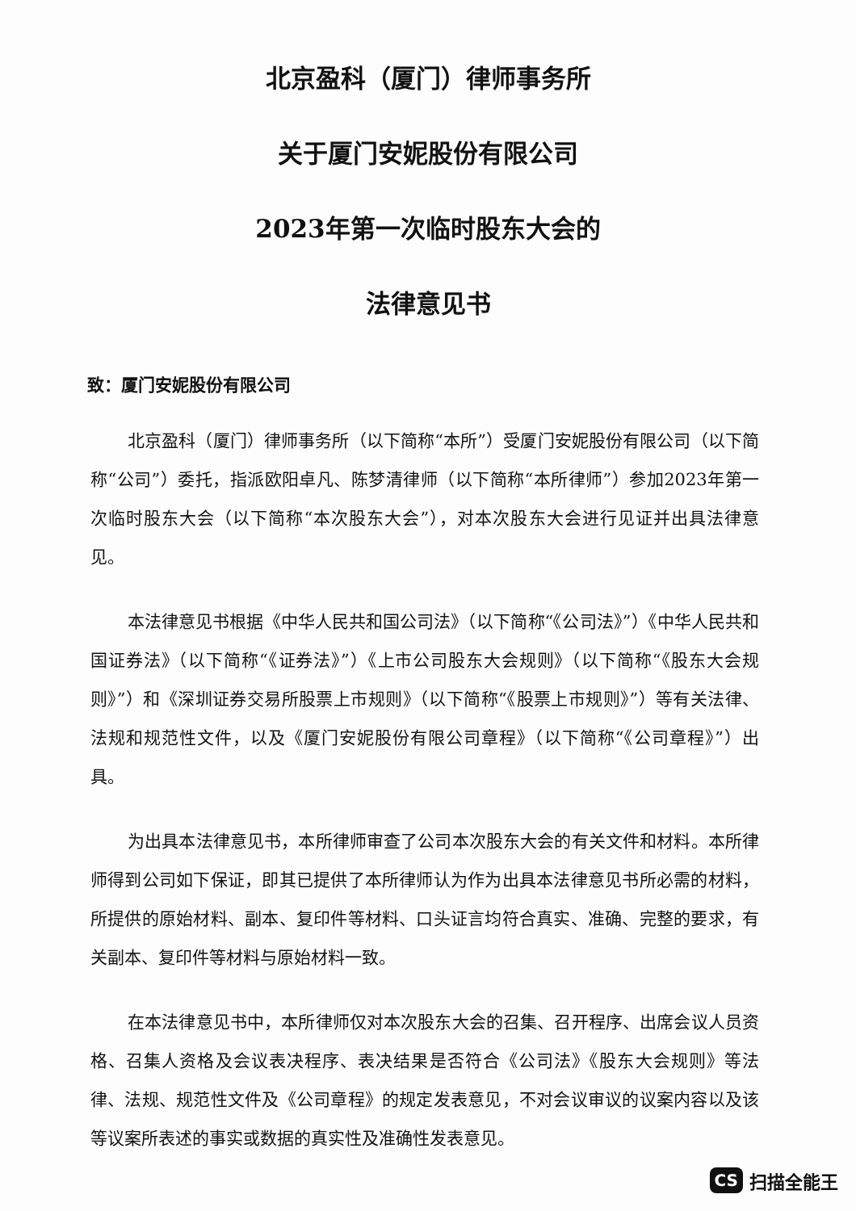北京盈科（厦门）律师事务所
关于厦门安妮股份有限公司
2023年第一次临时股东大会的
法律意见书
致：厦门安妮股份有限公司
北京盈科（厦门）律师事务所（以下简称“本所”）受厦门安妮股份有限公司（以下简称“公司”）委托，指派欧阳卓凡、陈梦清律师（以下简称“本所律师”）参加2023年第一次临时股东大会（以下简称“本次股东大会”），对本次股东大会进行见证并出具法律意见。
本法律意见书根据《中华人民共和国公司法》（以下简称“《公司法》”）《中华人民共和国证券法》（以下简称“《证券法》”）《上市公司股东大会规则》（以下简称“《股东大会规则》”）和《深圳证券交易所股票上市规则》（以下简称“《股票上市规则》”）等有关法律、法规和规范性文件，以及《厦门安妮股份有限公司章程》（以下简称“《公司章程》”）出具。
为出具本法律意见书，本所律师审查了公司本次股东大会的有关文件和材料。本所律师得到公司如下保证，即其已提供了本所律师认为作为出具本法律意见书所必需的材料，所提供的原始材料、副本、复印件等材料、口头证言均符合真实、准确、完整的要求，有关副本、复印件等材料与原始材料一致。
在本法律意见书中，本所律师仅对本次股东大会的召集、召开程序、出席会议人员资格、召集人资格及会议表决程序、表决结果是否符合《公司法》《股东大会规则》等法律、法规、规范性文件及《公司章程》的规定发表意见，不对会议审议的议案内容以及该等议案所表述的事实或数据的真实性及准确性发表意见。
CS 扫描全能王